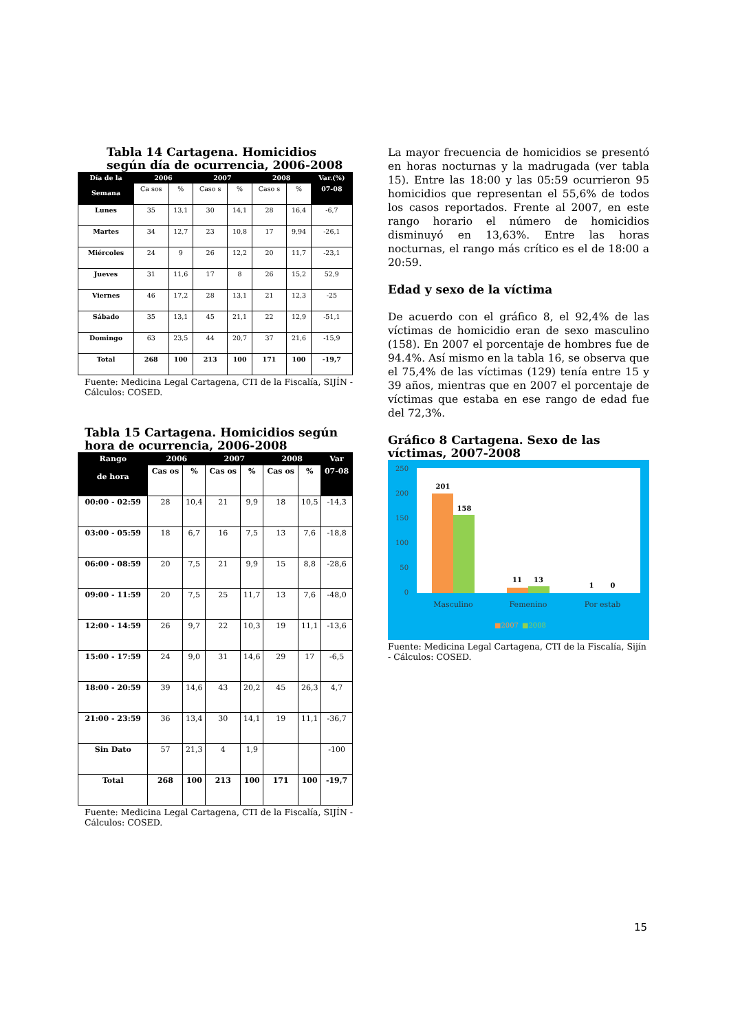Tabla 14 Cartagena. Homicidios según día de ocurrencia, 2006-2008
| Día de la Semana | 2006 | | 2007 | | 2008 | | Var.(%) |
| --- | --- | --- | --- | --- | --- | --- | --- |
| | Ca sos | % | Caso s | % | Caso s | % | 07-08 |
| Lunes | 35 | 13,1 | 30 | 14,1 | 28 | 16,4 | -6,7 |
| Martes | 34 | 12,7 | 23 | 10,8 | 17 | 9,94 | -26,1 |
| Miércoles | 24 | 9 | 26 | 12,2 | 20 | 11,7 | -23,1 |
| Jueves | 31 | 11,6 | 17 | 8 | 26 | 15,2 | 52,9 |
| Viernes | 46 | 17,2 | 28 | 13,1 | 21 | 12,3 | -25 |
| Sábado | 35 | 13,1 | 45 | 21,1 | 22 | 12,9 | -51,1 |
| Domingo | 63 | 23,5 | 44 | 20,7 | 37 | 21,6 | -15,9 |
| Total | 268 | 100 | 213 | 100 | 171 | 100 | -19,7 |
Fuente: Medicina Legal Cartagena, CTI de la Fiscalía, SIJÍN - Cálculos: COSED.
Tabla 15 Cartagena. Homicidios según hora de ocurrencia, 2006-2008
| Rango de hora | 2006 | | 2007 | | 2008 | | Var |
| --- | --- | --- | --- | --- | --- | --- | --- |
| | Cas os | % | Cas os | % | Cas os | % | 07-08 |
| 00:00 - 02:59 | 28 | 10,4 | 21 | 9,9 | 18 | 10,5 | -14,3 |
| 03:00 - 05:59 | 18 | 6,7 | 16 | 7,5 | 13 | 7,6 | -18,8 |
| 06:00 - 08:59 | 20 | 7,5 | 21 | 9,9 | 15 | 8,8 | -28,6 |
| 09:00 - 11:59 | 20 | 7,5 | 25 | 11,7 | 13 | 7,6 | -48,0 |
| 12:00 - 14:59 | 26 | 9,7 | 22 | 10,3 | 19 | 11,1 | -13,6 |
| 15:00 - 17:59 | 24 | 9,0 | 31 | 14,6 | 29 | 17 | -6,5 |
| 18:00 - 20:59 | 39 | 14,6 | 43 | 20,2 | 45 | 26,3 | 4,7 |
| 21:00 - 23:59 | 36 | 13,4 | 30 | 14,1 | 19 | 11,1 | -36,7 |
| Sin Dato | 57 | 21,3 | 4 | 1,9 | | | -100 |
| Total | 268 | 100 | 213 | 100 | 171 | 100 | -19,7 |
Fuente: Medicina Legal Cartagena, CTI de la Fiscalía, SIJÍN - Cálculos: COSED.
La mayor frecuencia de homicidios se presentó en horas nocturnas y la madrugada (ver tabla 15). Entre las 18:00 y las 05:59 ocurrieron 95 homicidios que representan el 55,6% de todos los casos reportados. Frente al 2007, en este rango horario el número de homicidios disminuyó en 13,63%. Entre las horas nocturnas, el rango más crítico es el de 18:00 a 20:59.
Edad y sexo de la víctima
De acuerdo con el gráfico 8, el 92,4% de las víctimas de homicidio eran de sexo masculino (158). En 2007 el porcentaje de hombres fue de 94.4%. Así mismo en la tabla 16, se observa que el 75,4% de las víctimas (129) tenía entre 15 y 39 años, mientras que en 2007 el porcentaje de víctimas que estaba en ese rango de edad fue del 72,3%.
Gráfico 8 Cartagena. Sexo de las víctimas, 2007-2008
250
200
150
100
50
0
201
158
11
13
1
0
Masculino
Femenino
Por estab
■2007
■2008
Fuente: Medicina Legal Cartagena, CTI de la Fiscalía, Sijín - Cálculos: COSED.
15